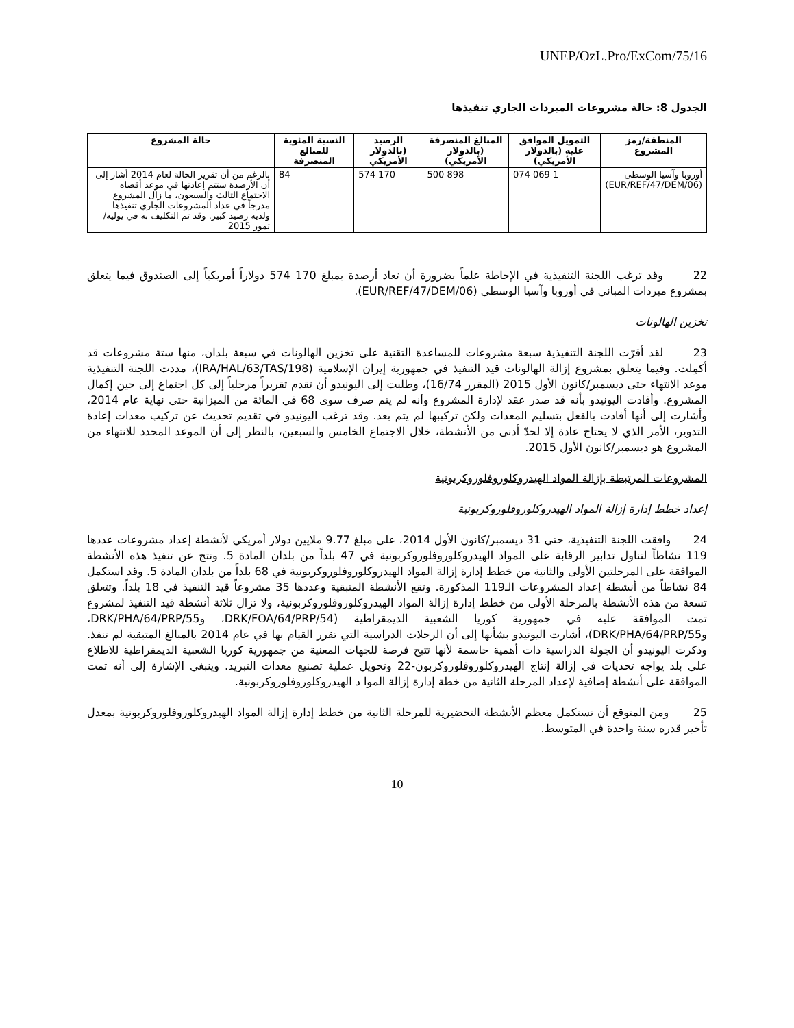UNEP/OzL.Pro/ExCom/75/16
الجدول 8: حالة مشروعات المبردات الجاري تنفيذها
| المنطقة/رمز المشروع | التمويل الموافق عليه (بالدولار الأمريكي) | المبالغ المنصرفة (بالدولار الأمريكي) | الرصيد (بالدولار الأمريكي | النسبة المئوية للمبالغ المنصرفة | حالة المشروع |
| --- | --- | --- | --- | --- | --- |
| أوروبا وآسيا الوسطى (EUR/REF/47/DEM/06) | 1 069 074 | 898 500 | 170 574 | 84 | بالرغم من أن تقرير الحالة لعام 2014 أشار إلى أن الأرصدة ستتم إعادتها في موعد أقصاه الاجتماع الثالث والسبعون، ما زال المشروع مدرجاً في عداد المشروعات الجاري تنفيذها ولديه رصيد كبير. وقد تم التكليف به في يوليه/تموز 2015 |
22 وقد ترغب اللجنة التنفيذية في الإحاطة علماً بضرورة أن تعاد أرصدة بمبلغ 170 574 دولاراً أمريكياً إلى الصندوق فيما يتعلق بمشروع مبردات المباني في أوروبا وآسيا الوسطى (EUR/REF/47/DEM/06).
تخزين الهالونات
23 لقد أقرّت اللجنة التنفيذية سبعة مشروعات للمساعدة التقنية على تخزين الهالونات في سبعة بلدان، منها ستة مشروعات قد أكمِلت. وفيما يتعلق بمشروع إزالة الهالونات قيد التنفيذ في جمهورية إيران الإسلامية (IRA/HAL/63/TAS/198)، مددت اللجنة التنفيذية موعد الانتهاء حتى ديسمبر/كانون الأول 2015 (المقرر 16/74)، وطلبت إلى اليونيدو أن تقدم تقريراً مرحلياً إلى كل اجتماع إلى حين إكمال المشروع. وأفادت اليونيدو بأنه قد صدر عقد لإدارة المشروع وأنه لم يتم صرف سوى 68 في المائة من الميزانية حتى نهاية عام 2014، وأشارت إلى أنها أفادت بالفعل بتسليم المعدات ولكن تركيبها لم يتم بعد. وقد ترغب اليونيدو في تقديم تحديث عن تركيب معدات إعادة التدوير، الأمر الذي لا يحتاج عادة إلا لحدّ أدنى من الأنشطة، خلال الاجتماع الخامس والسبعين، بالنظر إلى أن الموعد المحدد للانتهاء من المشروع هو ديسمبر/كانون الأول 2015.
المشروعات المرتبطة بإزالة المواد الهيدروكلوروفلوروكربونية
إعداد خطط إدارة إزالة المواد الهيدروكلوروفلوروكربونية
24 وافقت اللجنة التنفيذية، حتى 31 ديسمبر/كانون الأول 2014، على مبلغ 9.77 ملايين دولار أمريكي لأنشطة إعداد مشروعات عددها 119 نشاطاً لتناول تدابير الرقابة على المواد الهيدروكلوروفلوروكربونية في 47 بلداً من بلدان المادة 5. ونتج عن تنفيذ هذه الأنشطة الموافقة على المرحلتين الأولى والثانية من خطط إدارة إزالة المواد الهيدروكلوروفلوروكربونية في 68 بلداً من بلدان المادة 5. وقد استكمل 84 نشاطاً من أنشطة إعداد المشروعات الـ119 المذكورة. وتقع الأنشطة المتبقية وعددها 35 مشروعاً قيد التنفيذ في 18 بلداً. وتتعلق تسعة من هذه الأنشطة بالمرحلة الأولى من خطط إدارة إزالة المواد الهيدروكلوروفلوروكربونية، ولا تزال ثلاثة أنشطة قيد التنفيذ لمشروع تمت الموافقة عليه في جمهورية كوريا الشعبية الديمقراطية (DRK/FOA/64/PRP/54، وDRK/PHA/64/PRP/55، وDRK/PHA/64/PRP/55)، أشارت اليونيدو بشأنها إلى أن الرحلات الدراسية التي تقرر القيام بها في عام 2014 بالمبالغ المتبقية لم تنفذ. وذكرت اليونيدو أن الجولة الدراسية ذات أهمية حاسمة لأنها تتيح فرصة للجهات المعنية من جمهورية كوريا الشعبية الديمقراطية للاطلاع على بلد يواجه تحديات في إزالة إنتاج الهيدروكلوروفلوروكربون-22 وتحويل عملية تصنيع معدات التبريد. وينبغي الإشارة إلى أنه تمت الموافقة على أنشطة إضافية لإعداد المرحلة الثانية من خطة إدارة إزالة الموا د الهيدروكلوروفلوروكربونية.
25 ومن المتوقع أن تستكمل معظم الأنشطة التحضيرية للمرحلة الثانية من خطط إدارة إزالة المواد الهيدروكلوروفلوروكربونية بمعدل تأخير قدره سنة واحدة في المتوسط.
10